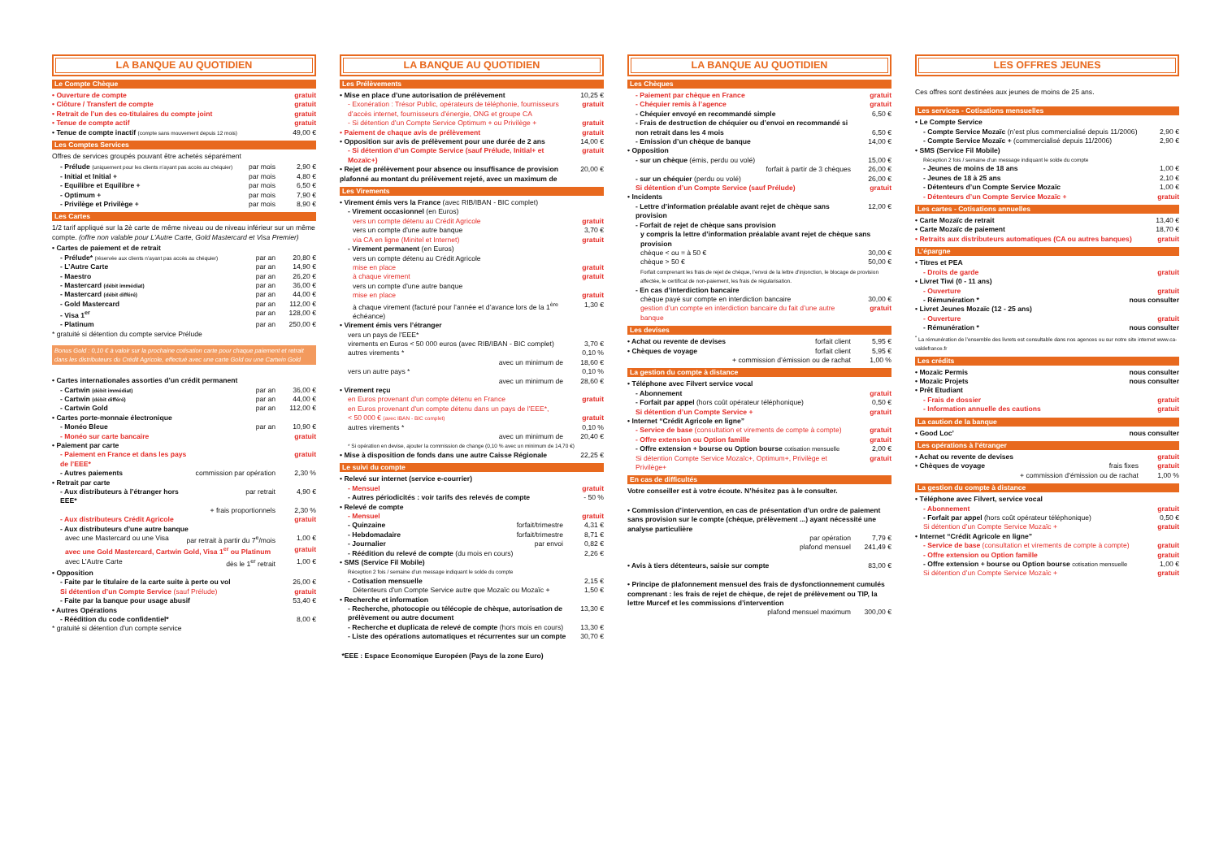LA BANQUE AU QUOTIDIEN
Le Compte Chèque
| • Ouverture de compte | gratuit |
| • Clôture / Transfert de compte | gratuit |
| • Retrait de l’un des co-titulaires du compte joint | gratuit |
| • Tenue de compte actif | gratuit |
| • Tenue de compte inactif (compte sans mouvement depuis 12 mois) | 49,00 € |
Les Comptes Services
Offres de services groupés pouvant être achetés séparément
| - Prélude (uniquement pour les clients n’ayant pas accès au chéquier) | par mois | 2,90 € |
| - Initial et Initial + | par mois | 4,80 € |
| - Equilibre et Equilibre + | par mois | 6,50 € |
| - Optimum + | par mois | 7,90 € |
| - Privilège et Privilège + | par mois | 8,90 € |
Les Cartes
1/2 tarif appliqué sur la 2è carte de même niveau ou de niveau inférieur sur un même compte. (offre non valable pour L’Autre Carte, Gold Mastercard et Visa Premier)
| • Cartes de paiement et de retrait | | |
| - Prélude* (réservée aux clients n’ayant pas accès au chéquier) | par an | 20,80 € |
| - L’Autre Carte | par an | 14,90 € |
| - Maestro | par an | 26,20 € |
| - Mastercard (débit immédiat) | par an | 36,00 € |
| - Mastercard (débit différé) | par an | 44,00 € |
| - Gold Mastercard | par an | 112,00 € |
| - Visa 1<sup>er</sup> | par an | 128,00 € |
| - Platinum | par an | 250,00 € |
| * gratuité si détention du compte service Prélude | | |
Bonus Gold : 0,10 € à valoir sur la prochaine cotisation carte pour chaque paiement et retrait dans les distributeurs du Crédit Agricole, effectué avec une carte Gold ou une Cartwin Gold
| • Cartes internationales assorties d’un crédit permanent | | |
| - Cartwin (débit immédiat) | par an | 36,00 € |
| - Cartwin (débit différé) | par an | 44,00 € |
| - Cartwin Gold | par an | 112,00 € |
| • Cartes porte-monnaie électronique | | |
| - Monéo Bleue | par an | 10,90 € |
| - Monéo sur carte bancaire | | gratuit |
| • Paiement par carte | | |
| - Paiement en France et dans les pays de l’EEE* | | gratuit |
| - Autres paiements | commission par opération | 2,30 % |
| • Retrait par carte | | |
| - Aux distributeurs à l’étranger hors EEE* | par retrait | 4,90 € |
| | + frais proportionnels | 2,30 % |
| - Aux distributeurs Crédit Agricole | | gratuit |
| - Aux distributeurs d’une autre banque | | |
| avec une Mastercard ou une Visa | par retrait à partir du 7<sup>e</sup>/mois | 1,00 € |
| avec une Gold Mastercard, Cartwin Gold, Visa 1<sup>er</sup> ou Platinum | | gratuit |
| avec L’Autre Carte | dès le 1<sup>er</sup> retrait | 1,00 € |
| • Opposition | | |
| - Faite par le titulaire de la carte suite à perte ou vol | | 26,00 € |
| Si détention d’un Compte Service (sauf Prélude) | | gratuit |
| - Faite par la banque pour usage abusif | | 53,40 € |
| • Autres Opérations | | |
| - Réédition du code confidentiel* | | 8,00 € |
| * gratuité si détention d’un compte service | | |
LA BANQUE AU QUOTIDIEN
Les Prélèvements
| • Mise en place d’une autorisation de prélèvement | 10,25 € |
| - Exonération : Trésor Public, opérateurs de téléphonie, fournisseurs d’accès internet, fournisseurs d’énergie, ONG et groupe CA | gratuit |
| - Si détention d’un Compte Service Optimum + ou Privilège + | gratuit |
| • Paiement de chaque avis de prélèvement | gratuit |
| • Opposition sur avis de prélèvement pour une durée de 2 ans | 14,00 € |
| - Si détention d’un Compte Service (sauf Prélude, Initial+ et Mozaïc+) | gratuit |
| • Rejet de prélèvement pour absence ou insuffisance de provision plafonné au montant du prélèvement rejeté, avec un maximum de | 20,00 € |
Les Virements
| • Virement émis vers la France (avec RIB/IBAN - BIC complet) | | |
| - Virement occasionnel (en Euros) | | |
| vers un compte détenu au Crédit Agricole | | gratuit |
| vers un compte d’une autre banque | | 3,70 € |
| via CA en ligne (Minitel et Internet) | | gratuit |
| - Virement permanent (en Euros) | | |
| vers un compte détenu au Crédit Agricole | | |
| mise en place | | gratuit |
| à chaque virement | | gratuit |
| vers un compte d’une autre banque | | |
| mise en place | | gratuit |
| à chaque virement (facturé pour l’année et d’avance lors de la 1<sup>ère</sup> échéance) | | 1,30 € |
| • Virement émis vers l’étranger | | |
| vers un pays de l’EEE* | | |
| virements en Euros < 50 000 euros (avec RIB/IBAN - BIC complet) | | 3,70 € |
| autres virements * | | 0,10 % |
| | avec un minimum de | 18,60 € |
| vers un autre pays * | | 0,10 % |
| | avec un minimum de | 28,60 € |
| • Virement reçu | | |
| en Euros provenant d’un compte détenu en France | | gratuit |
| en Euros provenant d’un compte détenu dans un pays de l’EEE*, | | |
| < 50 000 € (avec IBAN - BIC complet) | | gratuit |
| autres virements * | | 0,10 % |
| | avec un minimum de | 20,40 € |
| * Si opération en devise, ajouter la commission de change (0,10 % avec un minimum de 14,70 €) | | |
| • Mise à disposition de fonds dans une autre Caisse Régionale | | 22,25 € |
Le suivi du compte
| • Relevé sur internet (service e-courrier) | | |
| - Mensuel | | gratuit |
| - Autres périodicités : voir tarifs des relevés de compte | | - 50 % |
| • Relevé de compte | | |
| - Mensuel | | gratuit |
| - Quinzaine | forfait/trimestre | 4,31 € |
| - Hebdomadaire | forfait/trimestre | 8,71 € |
| - Journalier | par envoi | 0,82 € |
| - Réédition du relevé de compte (du mois en cours) | | 2,26 € |
| • SMS (Service Fil Mobile) | | |
| Réception 2 fois / semaine d’un message indiquant le solde du compte | | |
| - Cotisation mensuelle | | 2,15 € |
| Détenteurs d’un Compte Service autre que Mozaïc ou Mozaïc + | | 1,50 € |
| • Recherche et information | | |
| - Recherche, photocopie ou télécopie de chèque, autorisation de prélèvement ou autre document | | 13,30 € |
| - Recherche et duplicata de relevé de compte (hors mois en cours) | | 13,30 € |
| - Liste des opérations automatiques et récurrentes sur un compte | | 30,70 € |
*EEE : Espace Economique Européen (Pays de la zone Euro)
LA BANQUE AU QUOTIDIEN
Les Chèques
| - Paiement par chèque en France | | gratuit |
| - Chéquier remis à l’agence | | gratuit |
| - Chéquier envoyé en recommandé simple | | 6,50 € |
| - Frais de destruction de chéquier ou d’envoi en recommandé si non retrait dans les 4 mois | | 6,50 € |
| - Emission d’un chèque de banque | | 14,00 € |
| • Opposition | | |
| - sur un chèque (émis, perdu ou volé) | | 15,00 € |
| | forfait à partir de 3 chèques | 26,00 € |
| - sur un chéquier (perdu ou volé) | | 26,00 € |
| Si détention d’un Compte Service (sauf Prélude) | | gratuit |
| • Incidents | | |
| - Lettre d’information préalable avant rejet de chèque sans provision | | 12,00 € |
| - Forfait de rejet de chèque sans provision | | |
| y compris la lettre d’information préalable avant rejet de chèque sans provision | | |
| chèque < ou = à 50 € | | 30,00 € |
| chèque > 50 € | | 50,00 € |
| Forfait comprenant les frais de rejet de chèque, l’envoi de la lettre d’injonction, le blocage de provision affectée, le certificat de non-paiement, les frais de régularisation. | | |
| - En cas d’interdiction bancaire | | |
| chèque payé sur compte en interdiction bancaire | | 30,00 € |
| gestion d’un compte en interdiction bancaire du fait d’une autre banque | | gratuit |
Les devises
| • Achat ou revente de devises | forfait client | 5,95 € |
| • Chèques de voyage | forfait client | 5,95 € |
| | + commission d’émission ou de rachat | 1,00 % |
La gestion du compte à distance
| • Téléphone avec Filvert service vocal | |
| - Abonnement | gratuit |
| - Forfait par appel (hors coût opérateur téléphonique) | 0,50 € |
| Si détention d’un Compte Service + | gratuit |
| • Internet “Crédit Agricole en ligne” | |
| - Service de base (consultation et virements de compte à compte) | gratuit |
| - Offre extension ou Option famille | gratuit |
| - Offre extension + bourse ou Option bourse cotisation mensuelle | 2,00 € |
| Si détention Compte Service Mozaïc+, Optimum+, Privilège et Privilège+ | gratuit |
En cas de difficultés
Votre conseiller est à votre écoute. N’hésitez pas à le consulter.
| • Commission d’intervention, en cas de présentation d’un ordre de paiement sans provision sur le compte (chèque, prélèvement ...) ayant nécessité une analyse particulière | | |
| | par opération | 7,79 € |
| | plafond mensuel | 241,49 € |
| • Avis à tiers détenteurs, saisie sur compte | | 83,00 € |
| • Principe de plafonnement mensuel des frais de dysfonctionnement cumulés comprenant : les frais de rejet de chèque, de rejet de prélèvement ou TIP, la lettre Murcef et les commissions d’intervention | | |
| | plafond mensuel maximum | 300,00 € |
LES OFFRES JEUNES
Ces offres sont destinées aux jeunes de moins de 25 ans.
Les services - Cotisations mensuelles
| • Le Compte Service | |
| - Compte Service Mozaïc (n’est plus commercialisé depuis 11/2006) | 2,90 € |
| - Compte Service Mozaïc + (commercialisé depuis 11/2006) | 2,90 € |
| • SMS (Service Fil Mobile) | |
| Réception 2 fois / semaine d’un message indiquant le solde du compte | |
| - Jeunes de moins de 18 ans | 1,00 € |
| - Jeunes de 18 à 25 ans | 2,10 € |
| - Détenteurs d’un Compte Service Mozaïc | 1,00 € |
| - Détenteurs d’un Compte Service Mozaïc + | gratuit |
Les cartes - Cotisations annuelles
| • Carte Mozaïc de retrait | 13,40 € |
| • Carte Mozaïc de paiement | 18,70 € |
| • Retraits aux distributeurs automatiques (CA ou autres banques) | gratuit |
L’épargne
| • Titres et PEA | |
| - Droits de garde | gratuit |
| • Livret Tiwi (0 - 11 ans) | |
| - Ouverture | gratuit |
| - Rémunération * | nous consulter |
| • Livret Jeunes Mozaïc (12 - 25 ans) | |
| - Ouverture | gratuit |
| - Rémunération * | nous consulter |
| <sup>*</sup> La rémunération de l’ensemble des livrets est consultable dans nos agences ou sur notre site internet www.ca-valdefrance.fr | |
Les crédits
| • Mozaïc Permis | nous consulter |
| • Mozaïc Projets | nous consulter |
| • Prêt Etudiant | |
| - Frais de dossier | gratuit |
| - Information annuelle des cautions | gratuit |
La caution de la banque
| • Good Loc’ | nous consulter |
Les opérations à l’étranger
| • Achat ou revente de devises | | gratuit |
| • Chèques de voyage | frais fixes | gratuit |
| | + commission d’émission ou de rachat | 1,00 % |
La gestion du compte à distance
| • Téléphone avec Filvert, service vocal | |
| - Abonnement | gratuit |
| - Forfait par appel (hors coût opérateur téléphonique) | 0,50 € |
| Si détention d’un Compte Service Mozaïc + | gratuit |
| • Internet “Crédit Agricole en ligne” | |
| - Service de base (consultation et virements de compte à compte) | gratuit |
| - Offre extension ou Option famille | gratuit |
| - Offre extension + bourse ou Option bourse cotisation mensuelle | 1,00 € |
| Si détention d’un Compte Service Mozaïc + | gratuit |